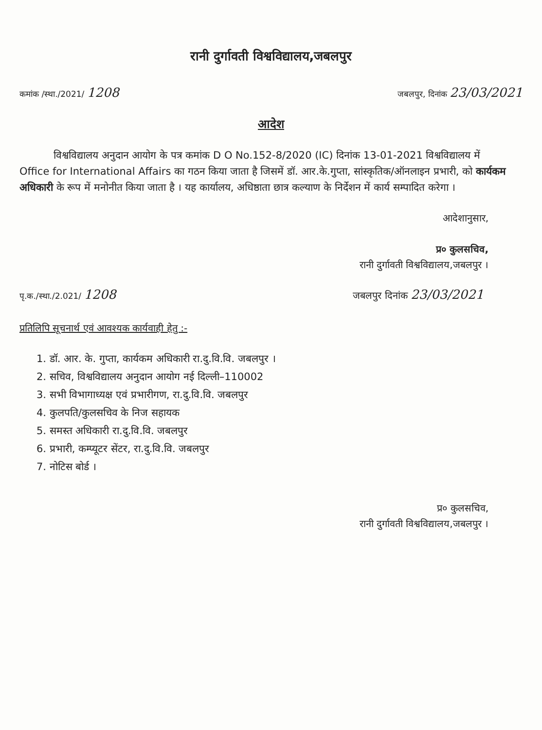रानी दुर्गावती विश्वविद्यालय,जबलपुर
कमांक /स्था./2021/ 1208 जबलपुर, दिनांक 23/03/2021
आदेश
विश्वविद्यालय अनुदान आयोग के पत्र कमांक D O No.152-8/2020 (IC) दिनांक 13-01-2021 विश्वविद्यालय में Office for International Affairs का गठन किया जाता है जिसमें डॉ. आर.के.गुप्ता, सांस्कृतिक/ऑनलाइन प्रभारी, को कार्यकम अधिकारी के रूप में मनोनीत किया जाता है । यह कार्यालय, अधिष्ठाता छात्र कल्याण के निर्देशन में कार्य सम्पादित करेगा ।
आदेशानुसार,
प्र० कुलसचिव,
रानी दुर्गावती विश्वविद्यालय,जबलपुर ।
पृ.क./स्था./2.021/ 1208 जबलपुर दिनांक 23/03/2021
प्रतिलिपि सूचनार्थ एवं आवश्यक कार्यवाही हेतु :-
1. डॉ. आर. के. गुप्ता, कार्यकम अधिकारी रा.दु.वि.वि. जबलपुर ।
2. सचिव, विश्वविद्यालय अनुदान आयोग नई दिल्ली–110002
3. सभी विभागाध्यक्ष एवं प्रभारीगण, रा.दु.वि.वि. जबलपुर
4. कुलपति/कुलसचिव के निज सहायक
5. समस्त अधिकारी रा.दु.वि.वि. जबलपुर
6. प्रभारी, कम्प्यूटर सेंटर, रा.दु.वि.वि. जबलपुर
7. नोटिस बोर्ड ।
प्र० कुलसचिव,
रानी दुर्गावती विश्वविद्यालय,जबलपुर ।